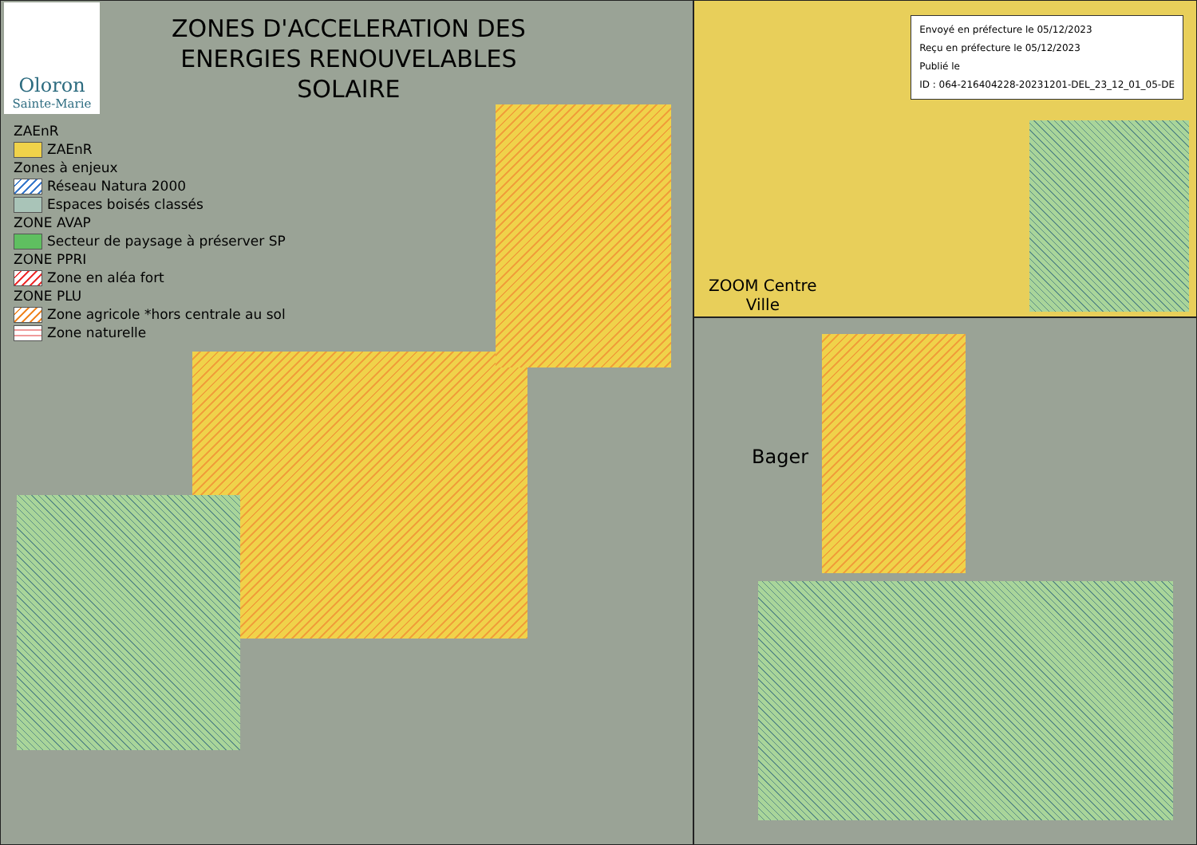Oloron
Sainte-Marie
ZONES D'ACCELERATION DES
ENERGIES RENOUVELABLES
SOLAIRE
ZAEnR
ZAEnR
Zones à enjeux
Réseau Natura 2000
Espaces boisés classés
ZONE AVAP
Secteur de paysage à préserver SP
ZONE PPRI
Zone en aléa fort
ZONE PLU
Zone agricole *hors centrale au sol
Zone naturelle
Envoyé en préfecture le 05/12/2023
Reçu en préfecture le 05/12/2023
Publié le
ID : 064-216404228-20231201-DEL_23_12_01_05-DE
ZOOM Centre
Ville
Bager